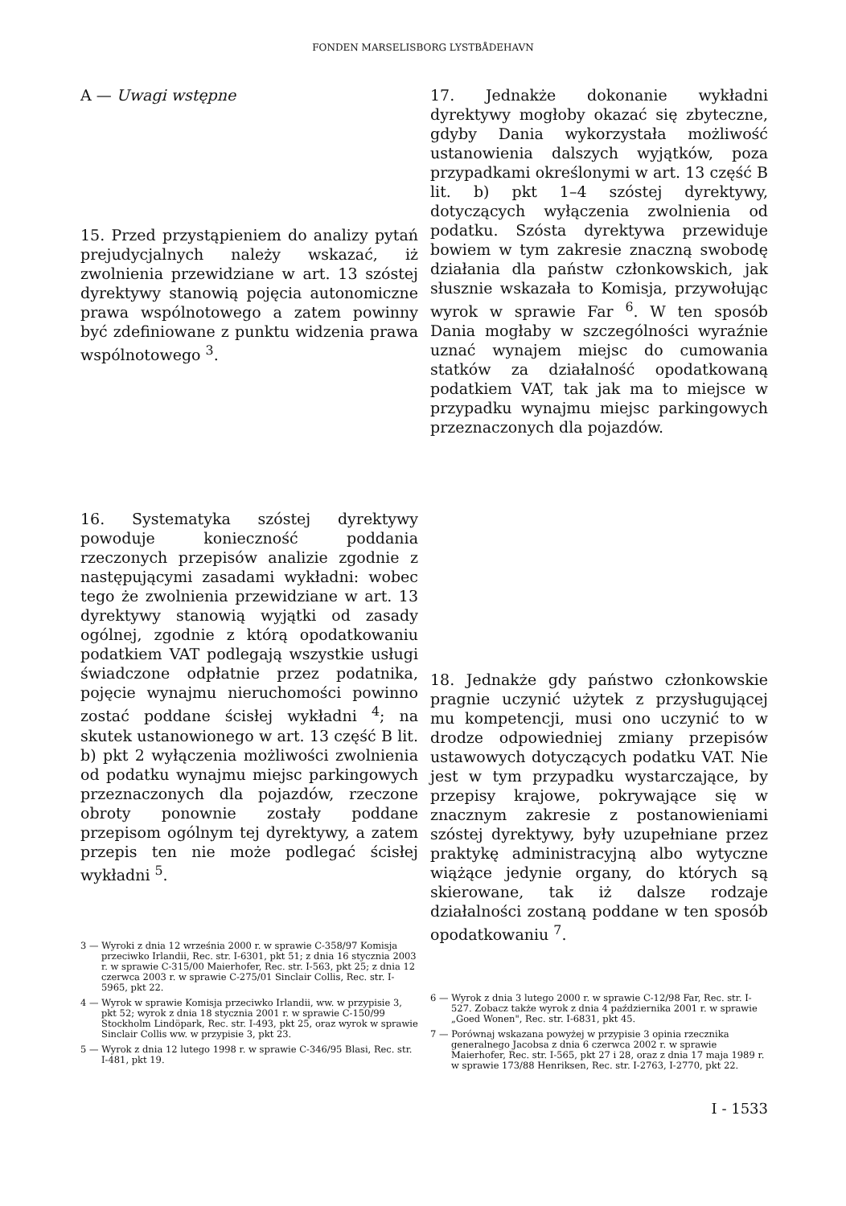FONDEN MARSELISBORG LYSTBÅDEHAVN
A — Uwagi wstępne
15. Przed przystąpieniem do analizy pytań prejudycjalnych należy wskazać, iż zwolnienia przewidziane w art. 13 szóstej dyrektywy stanowią pojęcia autonomiczne prawa wspólnotowego a zatem powinny być zdefiniowane z punktu widzenia prawa wspólnotowego <sup>3</sup>.
16. Systematyka szóstej dyrektywy powoduje konieczność poddania rzeczonych przepisów analizie zgodnie z następującymi zasadami wykładni: wobec tego że zwolnienia przewidziane w art. 13 dyrektywy stanowią wyjątki od zasady ogólnej, zgodnie z którą opodatkowaniu podatkiem VAT podlegają wszystkie usługi świadczone odpłatnie przez podatnika, pojęcie wynajmu nieruchomości powinno zostać poddane ścisłej wykładni <sup>4</sup>; na skutek ustanowionego w art. 13 część B lit. b) pkt 2 wyłączenia możliwości zwolnienia od podatku wynajmu miejsc parkingowych przeznaczonych dla pojazdów, rzeczone obroty ponownie zostały poddane przepisom ogólnym tej dyrektywy, a zatem przepis ten nie może podlegać ścisłej wykładni <sup>5</sup>.
3 — Wyroki z dnia 12 września 2000 r. w sprawie C-358/97 Komisja przeciwko Irlandii, Rec. str. I-6301, pkt 51; z dnia 16 stycznia 2003 r. w sprawie C-315/00 Maierhofer, Rec. str. I-563, pkt 25; z dnia 12 czerwca 2003 r. w sprawie C-275/01 Sinclair Collis, Rec. str. I-5965, pkt 22.
4 — Wyrok w sprawie Komisja przeciwko Irlandii, ww. w przypisie 3, pkt 52; wyrok z dnia 18 stycznia 2001 r. w sprawie C-150/99 Stockholm Lindöpark, Rec. str. I-493, pkt 25, oraz wyrok w sprawie Sinclair Collis ww. w przypisie 3, pkt 23.
5 — Wyrok z dnia 12 lutego 1998 r. w sprawie C-346/95 Blasi, Rec. str. I-481, pkt 19.
17. Jednakże dokonanie wykładni dyrektywy mogłoby okazać się zbyteczne, gdyby Dania wykorzystała możliwość ustanowienia dalszych wyjątków, poza przypadkami określonymi w art. 13 część B lit. b) pkt 1–4 szóstej dyrektywy, dotyczących wyłączenia zwolnienia od podatku. Szósta dyrektywa przewiduje bowiem w tym zakresie znaczną swobodę działania dla państw członkowskich, jak słusznie wskazała to Komisja, przywołując wyrok w sprawie Far <sup>6</sup>. W ten sposób Dania mogłaby w szczególności wyraźnie uznać wynajem miejsc do cumowania statków za działalność opodatkowaną podatkiem VAT, tak jak ma to miejsce w przypadku wynajmu miejsc parkingowych przeznaczonych dla pojazdów.
18. Jednakże gdy państwo członkowskie pragnie uczynić użytek z przysługującej mu kompetencji, musi ono uczynić to w drodze odpowiedniej zmiany przepisów ustawowych dotyczących podatku VAT. Nie jest w tym przypadku wystarczające, by przepisy krajowe, pokrywające się w znacznym zakresie z postanowieniami szóstej dyrektywy, były uzupełniane przez praktykę administracyjną albo wytyczne wiążące jedynie organy, do których są skierowane, tak iż dalsze rodzaje działalności zostaną poddane w ten sposób opodatkowaniu <sup>7</sup>.
6 — Wyrok z dnia 3 lutego 2000 r. w sprawie C-12/98 Far, Rec. str. I-527. Zobacz także wyrok z dnia 4 października 2001 r. w sprawie „Goed Wonen", Rec. str. I-6831, pkt 45.
7 — Porównaj wskazana powyżej w przypisie 3 opinia rzecznika generalnego Jacobsa z dnia 6 czerwca 2002 r. w sprawie Maierhofer, Rec. str. I-565, pkt 27 i 28, oraz z dnia 17 maja 1989 r. w sprawie 173/88 Henriksen, Rec. str. I-2763, I-2770, pkt 22.
I - 1533